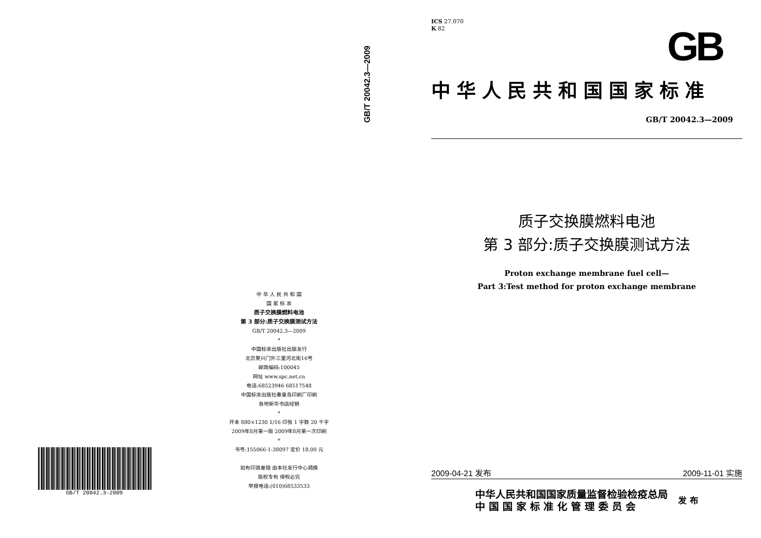GB/T 20042.3—2009
中 华 人 民 共 和 国
国 家 标 准
质子交换膜燃料电池
第 3 部分:质子交换膜测试方法
GB/T 20042.3—2009
*
中国标准出版社出版发行
北京复兴门外三里河北街16号
邮政编码:100045
网址 www.spc.net.cn
电话:68523946 68517548
中国标准出版社秦皇岛印刷厂印刷
各地新华书店经销
*
开本 880×1230 1/16 印张 1 字数 20 千字
2009年8月第一版 2009年8月第一次印刷
*
书号:155066·1-38097 定价 18.00 元
如有印装差错 由本社发行中心调换
版权专有 侵权必究
举报电话:(010)68533533
GB/T 20042.3-2009
ICS 27.070
K 82
GB
中华人民共和国国家标准
GB/T 20042.3—2009
质子交换膜燃料电池
第 3 部分:质子交换膜测试方法
Proton exchange membrane fuel cell—
Part 3:Test method for proton exchange membrane
2009-04-21 发布 2009-11-01 实施
中华人民共和国国家质量监督检验检疫总局
中 国 国 家 标 准 化 管 理 委 员 会
发 布